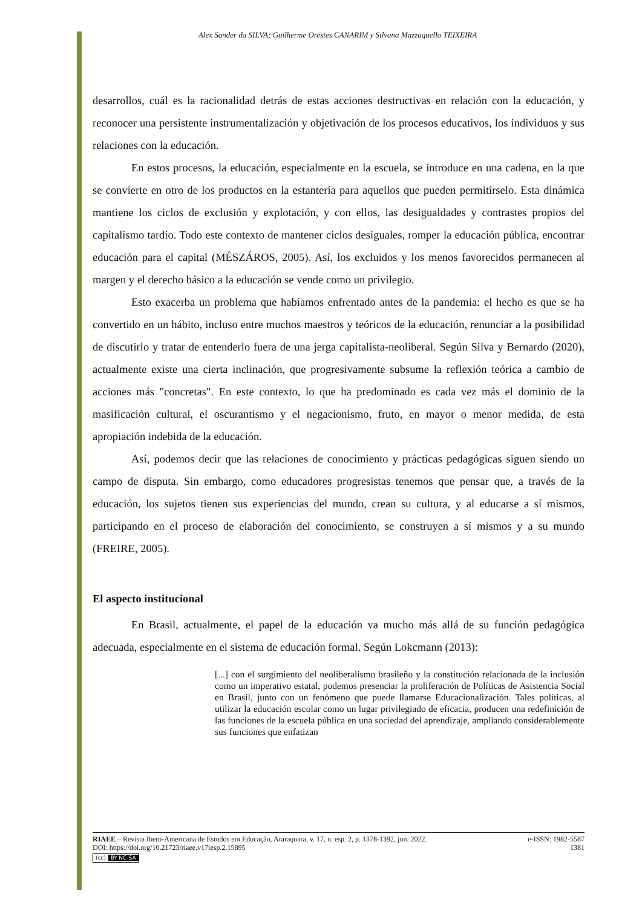Alex Sander da SILVA; Guilherme Orestes CANARIM y Silvana Mazzuquello TEIXEIRA
desarrollos, cuál es la racionalidad detrás de estas acciones destructivas en relación con la educación, y reconocer una persistente instrumentalización y objetivación de los procesos educativos, los individuos y sus relaciones con la educación.
En estos procesos, la educación, especialmente en la escuela, se introduce en una cadena, en la que se convierte en otro de los productos en la estantería para aquellos que pueden permitírselo. Esta dinámica mantiene los ciclos de exclusión y explotación, y con ellos, las desigualdades y contrastes propios del capitalismo tardío. Todo este contexto de mantener ciclos desiguales, romper la educación pública, encontrar educación para el capital (MÉSZÁROS, 2005). Así, los excluidos y los menos favorecidos permanecen al margen y el derecho básico a la educación se vende como un privilegio.
Esto exacerba un problema que habíamos enfrentado antes de la pandemia: el hecho es que se ha convertido en un hábito, incluso entre muchos maestros y teóricos de la educación, renunciar a la posibilidad de discutirlo y tratar de entenderlo fuera de una jerga capitalista-neoliberal. Según Silva y Bernardo (2020), actualmente existe una cierta inclinación, que progresivamente subsume la reflexión teórica a cambio de acciones más "concretas". En este contexto, lo que ha predominado es cada vez más el dominio de la masificación cultural, el oscurantismo y el negacionismo, fruto, en mayor o menor medida, de esta apropiación indebida de la educación.
Así, podemos decir que las relaciones de conocimiento y prácticas pedagógicas siguen siendo un campo de disputa. Sin embargo, como educadores progresistas tenemos que pensar que, a través de la educación, los sujetos tienen sus experiencias del mundo, crean su cultura, y al educarse a sí mismos, participando en el proceso de elaboración del conocimiento, se construyen a sí mismos y a su mundo (FREIRE, 2005).
El aspecto institucional
En Brasil, actualmente, el papel de la educación va mucho más allá de su función pedagógica adecuada, especialmente en el sistema de educación formal. Según Lokcmann (2013):
[...] con el surgimiento del neoliberalismo brasileño y la constitución relacionada de la inclusión como un imperativo estatal, podemos presenciar la proliferación de Políticas de Asistencia Social en Brasil, junto con un fenómeno que puede llamarse Educacionalización. Tales políticas, al utilizar la educación escolar como un lugar privilegiado de eficacia, producen una redefinición de las funciones de la escuela pública en una sociedad del aprendizaje, ampliando considerablemente sus funciones que enfatizan
RIAEE – Revista Ibero-Americana de Estudos em Educação, Araraquara, v. 17, n. esp. 2, p. 1378-1392, jun. 2022. e-ISSN: 1982-5587
DOI: https://doi.org/10.21723/riaee.v17iesp.2.15895 1381
(cc) BY-NC-SA